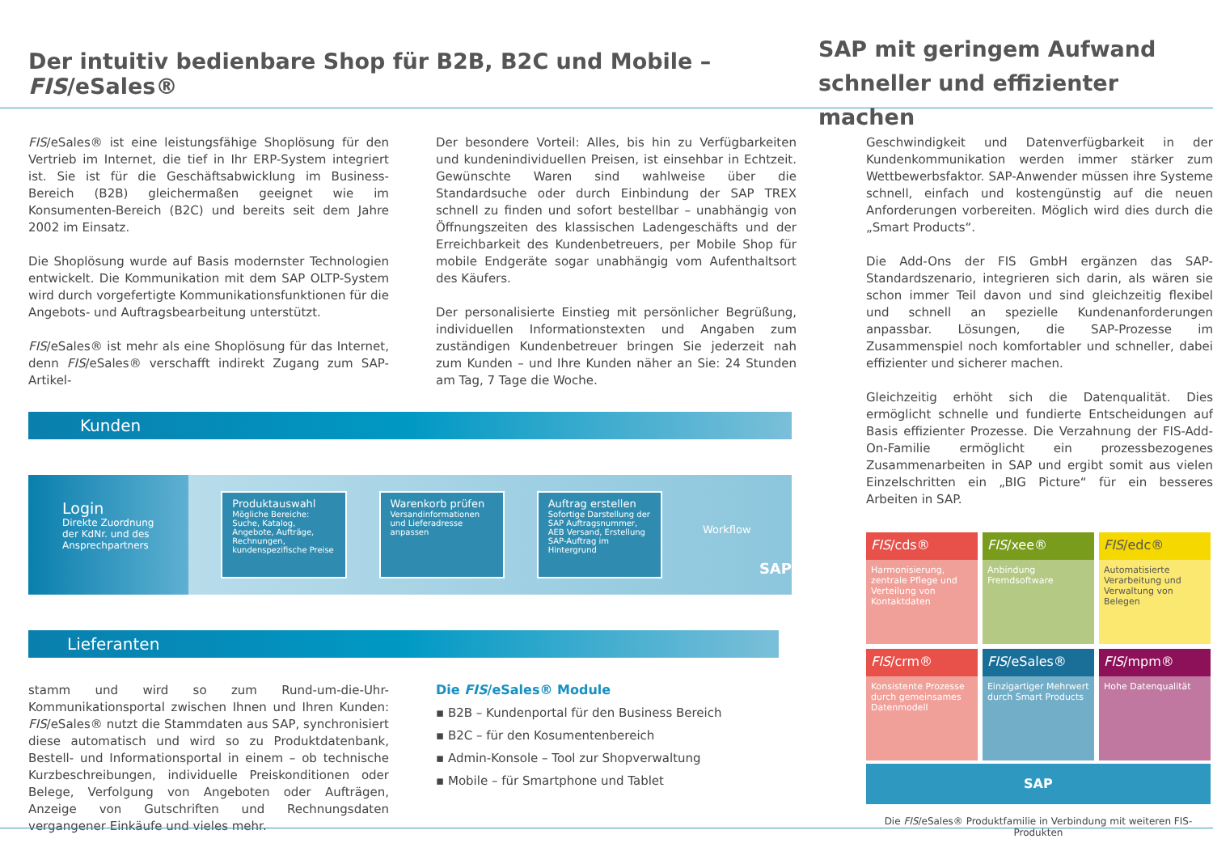Der intuitiv bedienbare Shop für B2B, B2C und Mobile – FIS/eSales®
SAP mit geringem Aufwand
schneller und effizienter machen
FIS/eSales® ist eine leistungsfähige Shoplösung für den Vertrieb im Internet, die tief in Ihr ERP-System integriert ist. Sie ist für die Geschäftsabwicklung im Business-Bereich (B2B) gleichermaßen geeignet wie im Konsumenten-Bereich (B2C) und bereits seit dem Jahre 2002 im Einsatz.
Die Shoplösung wurde auf Basis modernster Technologien entwickelt. Die Kommunikation mit dem SAP OLTP-System wird durch vorgefertigte Kommunikationsfunktionen für die Angebots- und Auftragsbearbeitung unterstützt.
FIS/eSales® ist mehr als eine Shoplösung für das Internet, denn FIS/eSales® verschafft indirekt Zugang zum SAP-Artikel-
Der besondere Vorteil: Alles, bis hin zu Verfügbarkeiten und kundenindividuellen Preisen, ist einsehbar in Echtzeit. Gewünschte Waren sind wahlweise über die Standardsuche oder durch Einbindung der SAP TREX schnell zu finden und sofort bestellbar – unabhängig von Öffnungszeiten des klassischen Ladengeschäfts und der Erreichbarkeit des Kundenbetreuers, per Mobile Shop für mobile Endgeräte sogar unabhängig vom Aufenthaltsort des Käufers.
Der personalisierte Einstieg mit persönlicher Begrüßung, individuellen Informationstexten und Angaben zum zuständigen Kundenbetreuer bringen Sie jederzeit nah zum Kunden – und Ihre Kunden näher an Sie: 24 Stunden am Tag, 7 Tage die Woche.
Kunden
Login
Direkte Zuordnung der KdNr. und des Ansprechpartners
Produktauswahl
Mögliche Bereiche: Suche, Katalog, Angebote, Aufträge, Rechnungen, kundenspezifische Preise
Warenkorb prüfen
Versandinformationen und Lieferadresse anpassen
Auftrag erstellen
Sofortige Darstellung der SAP Auftragsnummer, AEB Versand, Erstellung SAP-Auftrag im Hintergrund
Workflow
SAP
Lieferanten
stamm und wird so zum Rund-um-die-Uhr-Kommunikationsportal zwischen Ihnen und Ihren Kunden: FIS/eSales® nutzt die Stammdaten aus SAP, synchronisiert diese automatisch und wird so zu Produktdatenbank, Bestell- und Informationsportal in einem – ob technische Kurzbeschreibungen, individuelle Preiskonditionen oder Belege, Verfolgung von Angeboten oder Aufträgen, Anzeige von Gutschriften und Rechnungsdaten vergangener Einkäufe und vieles mehr.
Die FIS/eSales® Module
▪ B2B – Kundenportal für den Business Bereich
▪ B2C – für den Kosumentenbereich
▪ Admin-Konsole – Tool zur Shopverwaltung
▪ Mobile – für Smartphone und Tablet
Geschwindigkeit und Datenverfügbarkeit in der Kundenkommunikation werden immer stärker zum Wettbewerbsfaktor. SAP-Anwender müssen ihre Systeme schnell, einfach und kostengünstig auf die neuen Anforderungen vorbereiten. Möglich wird dies durch die „Smart Products“.
Die Add-Ons der FIS GmbH ergänzen das SAP-Standardszenario, integrieren sich darin, als wären sie schon immer Teil davon und sind gleichzeitig flexibel und schnell an spezielle Kundenanforderungen anpassbar. Lösungen, die SAP-Prozesse im Zusammenspiel noch komfortabler und schneller, dabei effizienter und sicherer machen.
Gleichzeitig erhöht sich die Datenqualität. Dies ermöglicht schnelle und fundierte Entscheidungen auf Basis effizienter Prozesse. Die Verzahnung der FIS-Add-On-Familie ermöglicht ein prozessbezogenes Zusammenarbeiten in SAP und ergibt somit aus vielen Einzelschritten ein „BIG Picture“ für ein besseres Arbeiten in SAP.
FIS/cds®
Harmonisierung, zentrale Pflege und Verteilung von Kontaktdaten
FIS/xee®
Anbindung Fremdsoftware
FIS/edc®
Automatisierte Verarbeitung und Verwaltung von Belegen
FIS/crm®
Konsistente Prozesse durch gemeinsames Datenmodell
FIS/eSales®
Einzigartiger Mehrwert durch Smart Products
FIS/mpm®
Hohe Datenqualität
SAP
Die FIS/eSales® Produktfamilie in Verbindung mit weiteren FIS-Produkten